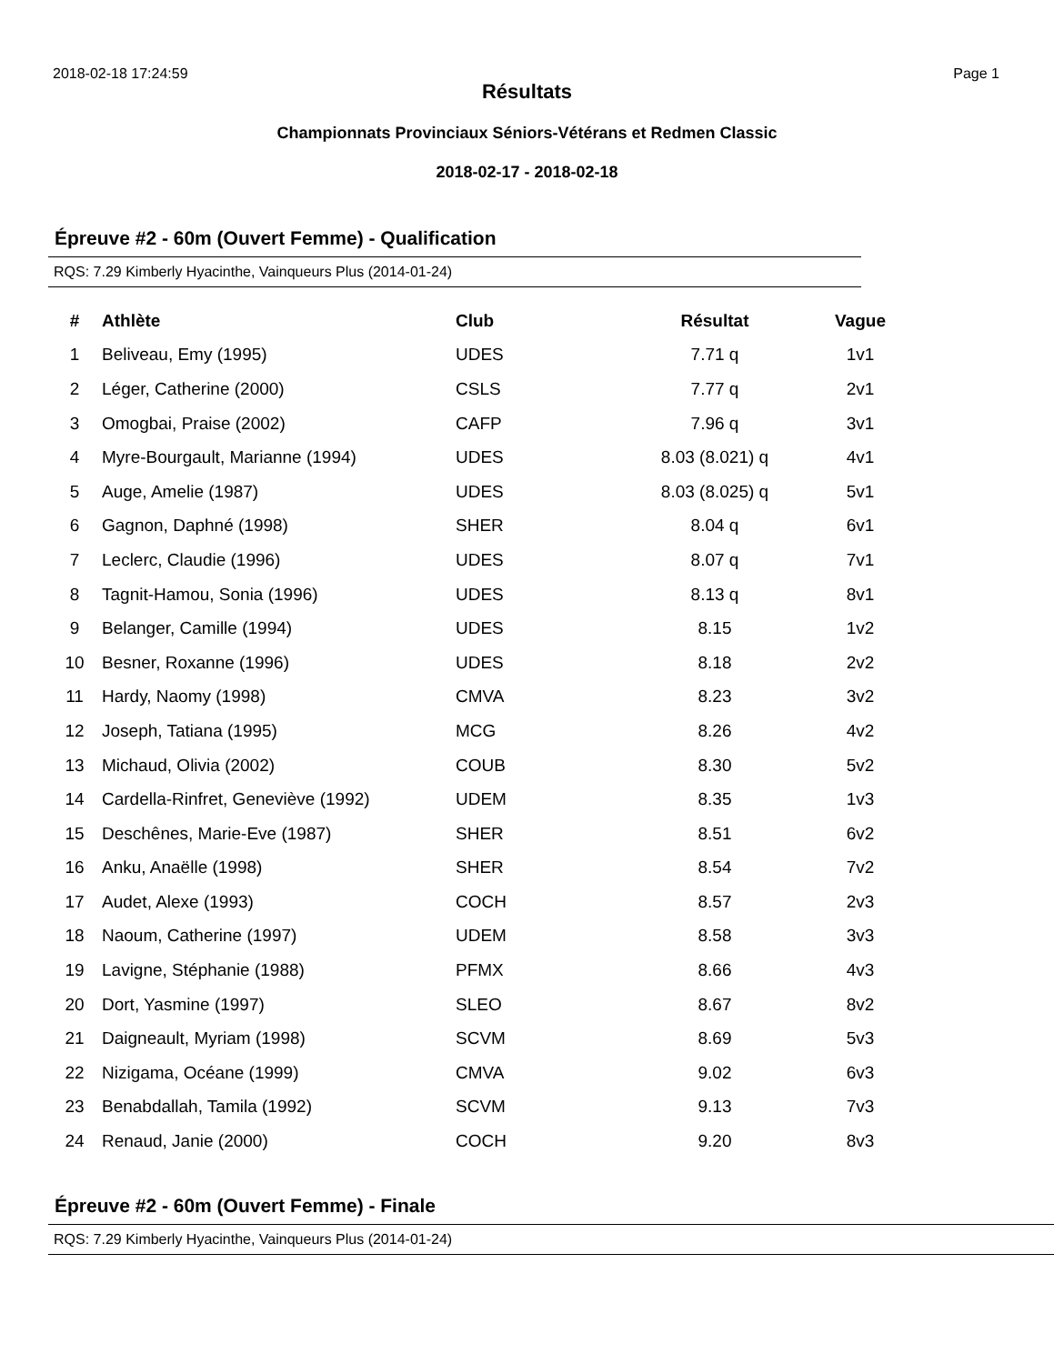2018-02-18 17:24:59 Page 1
Résultats
Championnats Provinciaux Séniors-Vétérans et Redmen Classic
2018-02-17 - 2018-02-18
Épreuve #2 - 60m (Ouvert Femme) - Qualification
RQS: 7.29 Kimberly Hyacinthe, Vainqueurs Plus (2014-01-24)
| # | Athlète | Club | Résultat | Vague |
| --- | --- | --- | --- | --- |
| 1 | Beliveau, Emy (1995) | UDES | 7.71 q | 1v1 |
| 2 | Léger, Catherine (2000) | CSLS | 7.77 q | 2v1 |
| 3 | Omogbai, Praise (2002) | CAFP | 7.96 q | 3v1 |
| 4 | Myre-Bourgault, Marianne (1994) | UDES | 8.03 (8.021) q | 4v1 |
| 5 | Auge, Amelie (1987) | UDES | 8.03 (8.025) q | 5v1 |
| 6 | Gagnon, Daphné (1998) | SHER | 8.04 q | 6v1 |
| 7 | Leclerc, Claudie (1996) | UDES | 8.07 q | 7v1 |
| 8 | Tagnit-Hamou, Sonia (1996) | UDES | 8.13 q | 8v1 |
| 9 | Belanger, Camille (1994) | UDES | 8.15 | 1v2 |
| 10 | Besner, Roxanne (1996) | UDES | 8.18 | 2v2 |
| 11 | Hardy, Naomy (1998) | CMVA | 8.23 | 3v2 |
| 12 | Joseph, Tatiana (1995) | MCG | 8.26 | 4v2 |
| 13 | Michaud, Olivia (2002) | COUB | 8.30 | 5v2 |
| 14 | Cardella-Rinfret, Geneviève (1992) | UDEM | 8.35 | 1v3 |
| 15 | Deschênes, Marie-Eve (1987) | SHER | 8.51 | 6v2 |
| 16 | Anku, Anaëlle (1998) | SHER | 8.54 | 7v2 |
| 17 | Audet, Alexe (1993) | COCH | 8.57 | 2v3 |
| 18 | Naoum, Catherine (1997) | UDEM | 8.58 | 3v3 |
| 19 | Lavigne, Stéphanie (1988) | PFMX | 8.66 | 4v3 |
| 20 | Dort, Yasmine (1997) | SLEO | 8.67 | 8v2 |
| 21 | Daigneault, Myriam (1998) | SCVM | 8.69 | 5v3 |
| 22 | Nizigama, Océane (1999) | CMVA | 9.02 | 6v3 |
| 23 | Benabdallah, Tamila (1992) | SCVM | 9.13 | 7v3 |
| 24 | Renaud, Janie (2000) | COCH | 9.20 | 8v3 |
Épreuve #2 - 60m (Ouvert Femme) - Finale
RQS: 7.29 Kimberly Hyacinthe, Vainqueurs Plus (2014-01-24)